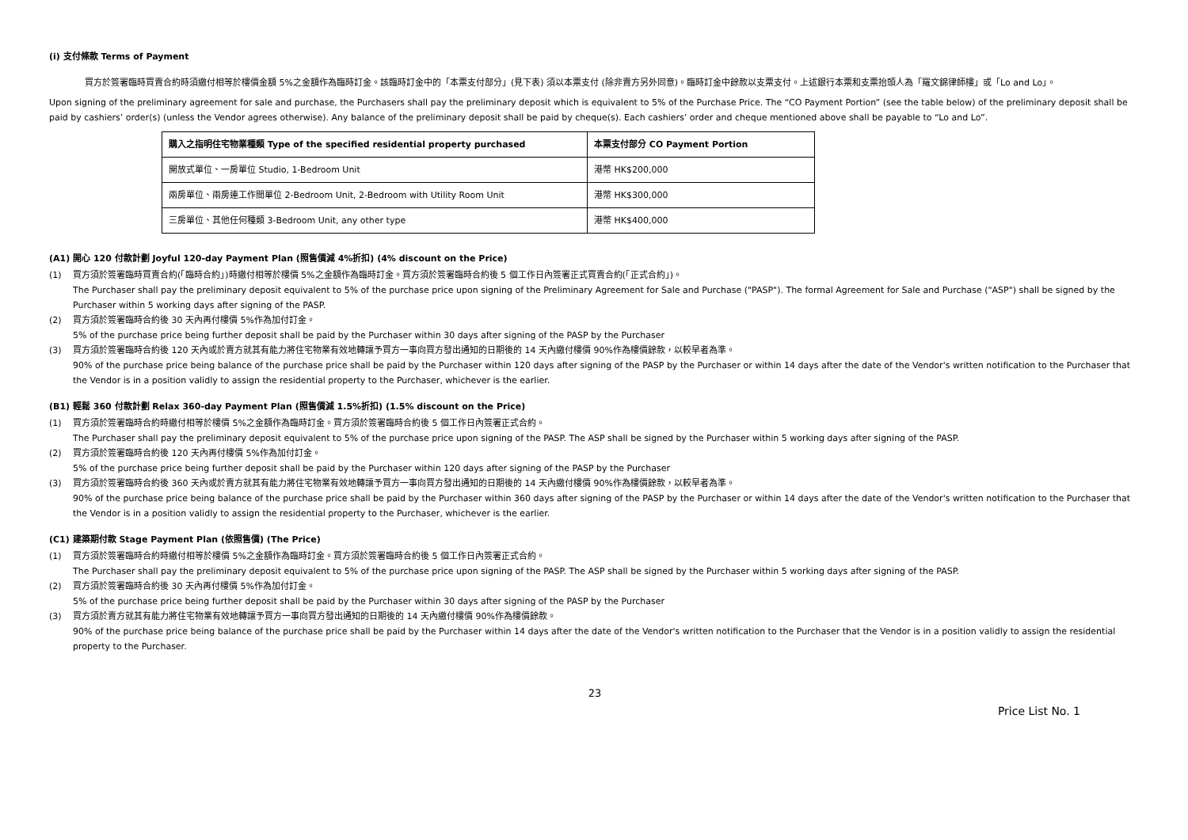(i) 支付條款 Terms of Payment
買方於簽署臨時買賣合約時須繳付相等於樓價金額 5%之金額作為臨時訂金。該臨時訂金中的「本票支付部分」(見下表) 須以本票支付 (除非賣方另外同意)。臨時訂金中餘款以支票支付。上述銀行本票和支票抬頭人為「羅文錦律師樓」或「Lo and Lo」。
Upon signing of the preliminary agreement for sale and purchase, the Purchasers shall pay the preliminary deposit which is equivalent to 5% of the Purchase Price. The “CO Payment Portion” (see the table below) of the preliminary deposit shall be paid by cashiers’ order(s) (unless the Vendor agrees otherwise). Any balance of the preliminary deposit shall be paid by cheque(s). Each cashiers’ order and cheque mentioned above shall be payable to “Lo and Lo”.
| 購入之指明住宅物業種類 Type of the specified residential property purchased | 本票支付部分 CO Payment Portion |
| --- | --- |
| 開放式單位、一房單位 Studio, 1-Bedroom Unit | 港幣 HK$200,000 |
| 兩房單位、兩房連工作間單位 2-Bedroom Unit, 2-Bedroom with Utility Room Unit | 港幣 HK$300,000 |
| 三房單位、其他任何種類 3-Bedroom Unit, any other type | 港幣 HK$400,000 |
(A1) 開心 120 付款計劃 Joyful 120-day Payment Plan (照售價減 4%折扣) (4% discount on the Price)
(1) 買方須於簽署臨時買賣合約(「臨時合約」)時繳付相等於樓價 5%之金額作為臨時訂金。買方須於簽署臨時合約後 5 個工作日內簽署正式買賣合約(「正式合約」)。
The Purchaser shall pay the preliminary deposit equivalent to 5% of the purchase price upon signing of the Preliminary Agreement for Sale and Purchase ("PASP"). The formal Agreement for Sale and Purchase ("ASP") shall be signed by the Purchaser within 5 working days after signing of the PASP.
(2) 買方須於簽署臨時合約後 30 天內再付樓價 5%作為加付訂金。
5% of the purchase price being further deposit shall be paid by the Purchaser within 30 days after signing of the PASP by the Purchaser
(3) 買方須於簽署臨時合約後 120 天內或於賣方就其有能力將住宅物業有效地轉讓予買方一事向買方發出通知的日期後的 14 天內繳付樓價 90%作為樓價餘款，以較早者為準。
90% of the purchase price being balance of the purchase price shall be paid by the Purchaser within 120 days after signing of the PASP by the Purchaser or within 14 days after the date of the Vendor's written notification to the Purchaser that the Vendor is in a position validly to assign the residential property to the Purchaser, whichever is the earlier.
(B1) 輕鬆 360 付款計劃 Relax 360-day Payment Plan (照售價減 1.5%折扣) (1.5% discount on the Price)
(1) 買方須於簽署臨時合約時繳付相等於樓價 5%之金額作為臨時訂金。買方須於簽署臨時合約後 5 個工作日內簽署正式合約。
The Purchaser shall pay the preliminary deposit equivalent to 5% of the purchase price upon signing of the PASP. The ASP shall be signed by the Purchaser within 5 working days after signing of the PASP.
(2) 買方須於簽署臨時合約後 120 天內再付樓價 5%作為加付訂金。
5% of the purchase price being further deposit shall be paid by the Purchaser within 120 days after signing of the PASP by the Purchaser
(3) 買方須於簽署臨時合約後 360 天內或於賣方就其有能力將住宅物業有效地轉讓予買方一事向買方發出通知的日期後的 14 天內繳付樓價 90%作為樓價餘款，以較早者為準。
90% of the purchase price being balance of the purchase price shall be paid by the Purchaser within 360 days after signing of the PASP by the Purchaser or within 14 days after the date of the Vendor's written notification to the Purchaser that the Vendor is in a position validly to assign the residential property to the Purchaser, whichever is the earlier.
(C1) 建築期付款 Stage Payment Plan (依照售價) (The Price)
(1) 買方須於簽署臨時合約時繳付相等於樓價 5%之金額作為臨時訂金。買方須於簽署臨時合約後 5 個工作日內簽署正式合約。
The Purchaser shall pay the preliminary deposit equivalent to 5% of the purchase price upon signing of the PASP. The ASP shall be signed by the Purchaser within 5 working days after signing of the PASP.
(2) 買方須於簽署臨時合約後 30 天內再付樓價 5%作為加付訂金。
5% of the purchase price being further deposit shall be paid by the Purchaser within 30 days after signing of the PASP by the Purchaser
(3) 買方須於賣方就其有能力將住宅物業有效地轉讓予買方一事向買方發出通知的日期後的 14 天內繳付樓價 90%作為樓價餘款。
90% of the purchase price being balance of the purchase price shall be paid by the Purchaser within 14 days after the date of the Vendor's written notification to the Purchaser that the Vendor is in a position validly to assign the residential property to the Purchaser.
23
Price List No. 1